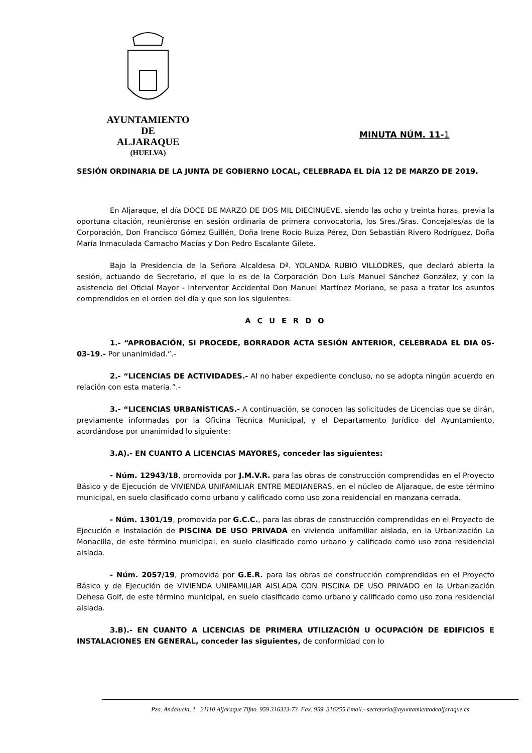AYUNTAMIENTO
DE
ALJARAQUE
(HUELVA)
MINUTA NÚM. 11-1
SESIÓN ORDINARIA DE LA JUNTA DE GOBIERNO LOCAL, CELEBRADA EL DÍA 12 DE MARZO DE 2019.
En Aljaraque, el día DOCE DE MARZO DE DOS MIL DIECINUEVE, siendo las ocho y treinta horas, previa la oportuna citación, reuniéronse en sesión ordinaria de primera convocatoria, los Sres./Sras. Concejales/as de la Corporación, Don Francisco Gómez Guillén, Doña Irene Rocío Ruiza Pérez, Don Sebastián Rivero Rodríguez, Doña María Inmaculada Camacho Macías y Don Pedro Escalante Gilete.
Bajo la Presidencia de la Señora Alcaldesa Dª. YOLANDA RUBIO VILLODRES, que declaró abierta la sesión, actuando de Secretario, el que lo es de la Corporación Don Luís Manuel Sánchez González, y con la asistencia del Oficial Mayor - Interventor Accidental Don Manuel Martínez Moriano, se pasa a tratar los asuntos comprendidos en el orden del día y que son los siguientes:
A C U E R D O
1.- “APROBACIÓN, SI PROCEDE, BORRADOR ACTA SESIÓN ANTERIOR, CELEBRADA EL DIA 05-03-19.- Por unanimidad.”.-
2.- “LICENCIAS DE ACTIVIDADES.- Al no haber expediente concluso, no se adopta ningún acuerdo en relación con esta materia.”.-
3.- “LICENCIAS URBANÍSTICAS.- A continuación, se conocen las solicitudes de Licencias que se dirán, previamente informadas por la Oficina Técnica Municipal, y el Departamento Jurídico del Ayuntamiento, acordándose por unanimidad lo siguiente:
3.A).- EN CUANTO A LICENCIAS MAYORES, conceder las siguientes:
- Núm. 12943/18, promovida por J.M.V.R. para las obras de construcción comprendidas en el Proyecto Básico y de Ejecución de VIVIENDA UNIFAMILIAR ENTRE MEDIANERAS, en el núcleo de Aljaraque, de este término municipal, en suelo clasificado como urbano y calificado como uso zona residencial en manzana cerrada.
- Núm. 1301/19, promovida por G.C.C., para las obras de construcción comprendidas en el Proyecto de Ejecución e Instalación de PISCINA DE USO PRIVADA en vivienda unifamiliar aislada, en la Urbanización La Monacilla, de este término municipal, en suelo clasificado como urbano y calificado como uso zona residencial aislada.
- Núm. 2057/19, promovida por G.E.R. para las obras de construcción comprendidas en el Proyecto Básico y de Ejecución de VIVIENDA UNIFAMILIAR AISLADA CON PISCINA DE USO PRIVADO en la Urbanización Dehesa Golf, de este término municipal, en suelo clasificado como urbano y calificado como uso zona residencial aislada.
3.B).- EN CUANTO A LICENCIAS DE PRIMERA UTILIZACIÓN U OCUPACIÓN DE EDIFICIOS E INSTALACIONES EN GENERAL, conceder las siguientes, de conformidad con lo
Pza. Andalucía, 1 21110 Aljaraque Tlfno. 959 316323-73 Fax. 959 316255 Email.- secretaria@ayuntamientodealjaraque.es